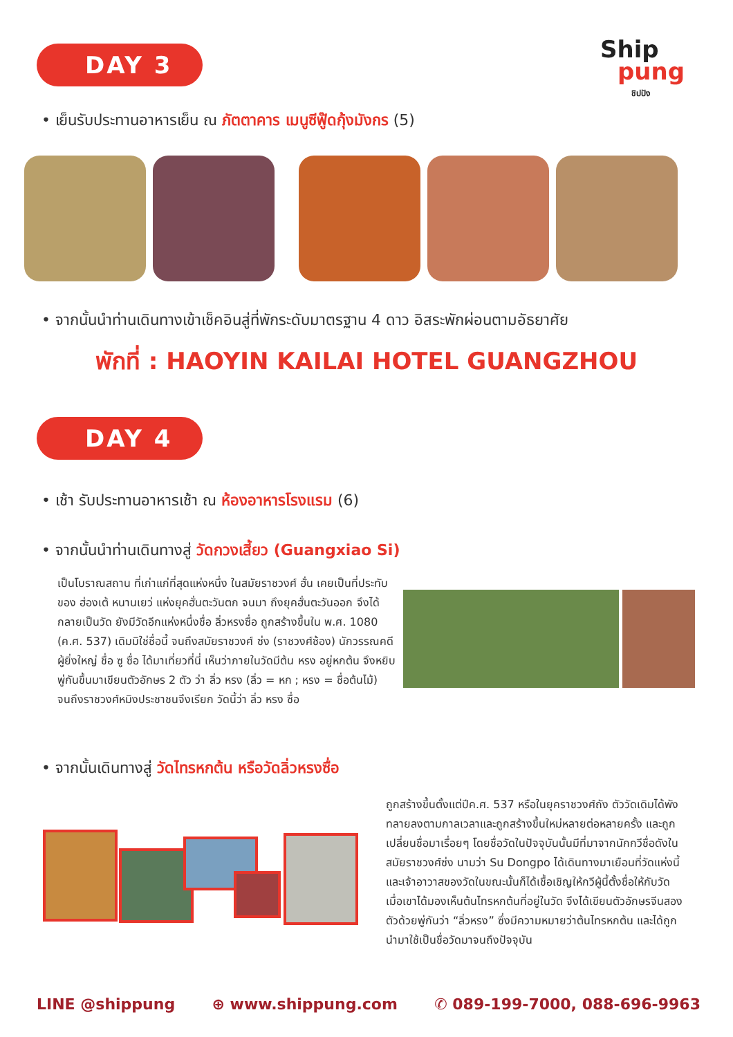DAY 3 Ship
pung
ชิปปัง
• เย็นรับประทานอาหารเย็น ณ ภัตตาคาร เมนูซีฟู๊ดกุ้งมังกร (5)
• จากนั้นนำท่านเดินทางเข้าเช็คอินสู่ที่พักระดับมาตรฐาน 4 ดาว อิสระพักผ่อนตามอัธยาศัย
พักที่ : HAOYIN KAILAI HOTEL GUANGZHOU
DAY 4
• เช้า รับประทานอาหารเช้า ณ ห้องอาหารโรงแรม (6)
• จากนั้นนำท่านเดินทางสู่ วัดกวงเสี้ยว (Guangxiao Si)
เป็นโบราณสถาน ที่เก่าแก่ที่สุดแห่งหนึ่ง ในสมัยราชวงศ์ ฮั่น เคยเป็นที่ประทับของ ฮ่องเต้ หนานเยว่ แห่งยุคฮั่นตะวันตก จนมา ถึงยุคฮั่นตะวันออก จึงได้กลายเป็นวัด ยังมีวัดอีกแห่งหนึ่งชื่อ ลิ่วหรงซื่อ ถูกสร้างขึ้นใน พ.ศ. 1080 (ค.ศ. 537) เดิมมิใช่ชื่อนี้ จนถึงสมัยราชวงศ์ ซ่ง (ราชวงศ์ซ้อง) นักวรรณคดีผู้ยิ่งใหญ่ ชื่อ ซู ซื่อ ได้มาเที่ยวที่นี่ เห็นว่าภายในวัดมีต้น หรง อยู่หกต้น จึงหยิบ พู่กันขึ้นมาเขียนตัวอักษร 2 ตัว ว่า ลิ่ว หรง (ลิ่ว = หก ; หรง = ชื่อต้นไม้) จนถึงราชวงศ์หมิงประชาชนจึงเรียก วัดนี้ว่า ลิ่ว หรง ซื่อ
• จากนั้นเดินทางสู่ วัดไทรหกต้น หรือวัดลิ่วหรงซื่อ
ถูกสร้างขึ้นตั้งแต่ปีค.ศ. 537 หรือในยุคราชวงศ์ถัง ตัววัดเดิมได้พังทลายลงตามกาลเวลาและถูกสร้างขึ้นใหม่หลายต่อหลายครั้ง และถูกเปลี่ยนชื่อมาเรื่อยๆ โดยชื่อวัดในปัจจุบันนั้นมีที่มาจากนักกวีชื่อดังในสมัยราชวงศ์ซ่ง นามว่า Su Dongpo ได้เดินทางมาเยือนที่วัดแห่งนี้ และเจ้าอาวาสของวัดในขณะนั้นก็ได้เชื้อเชิญให้กวีผู้นี้ตั้งชื่อให้กับวัด เมื่อเขาได้มองเห็นต้นไทรหกต้นที่อยู่ในวัด จึงได้เขียนตัวอักษรจีนสองตัวด้วยพู่กันว่า “ลิ่วหรง” ซึ่งมีความหมายว่าต้นไทรหกต้น และได้ถูกนำมาใช้เป็นชื่อวัดมาจนถึงปัจจุบัน
LINE @shippung ⊕ www.shippung.com ✆ 089-199-7000, 088-696-9963